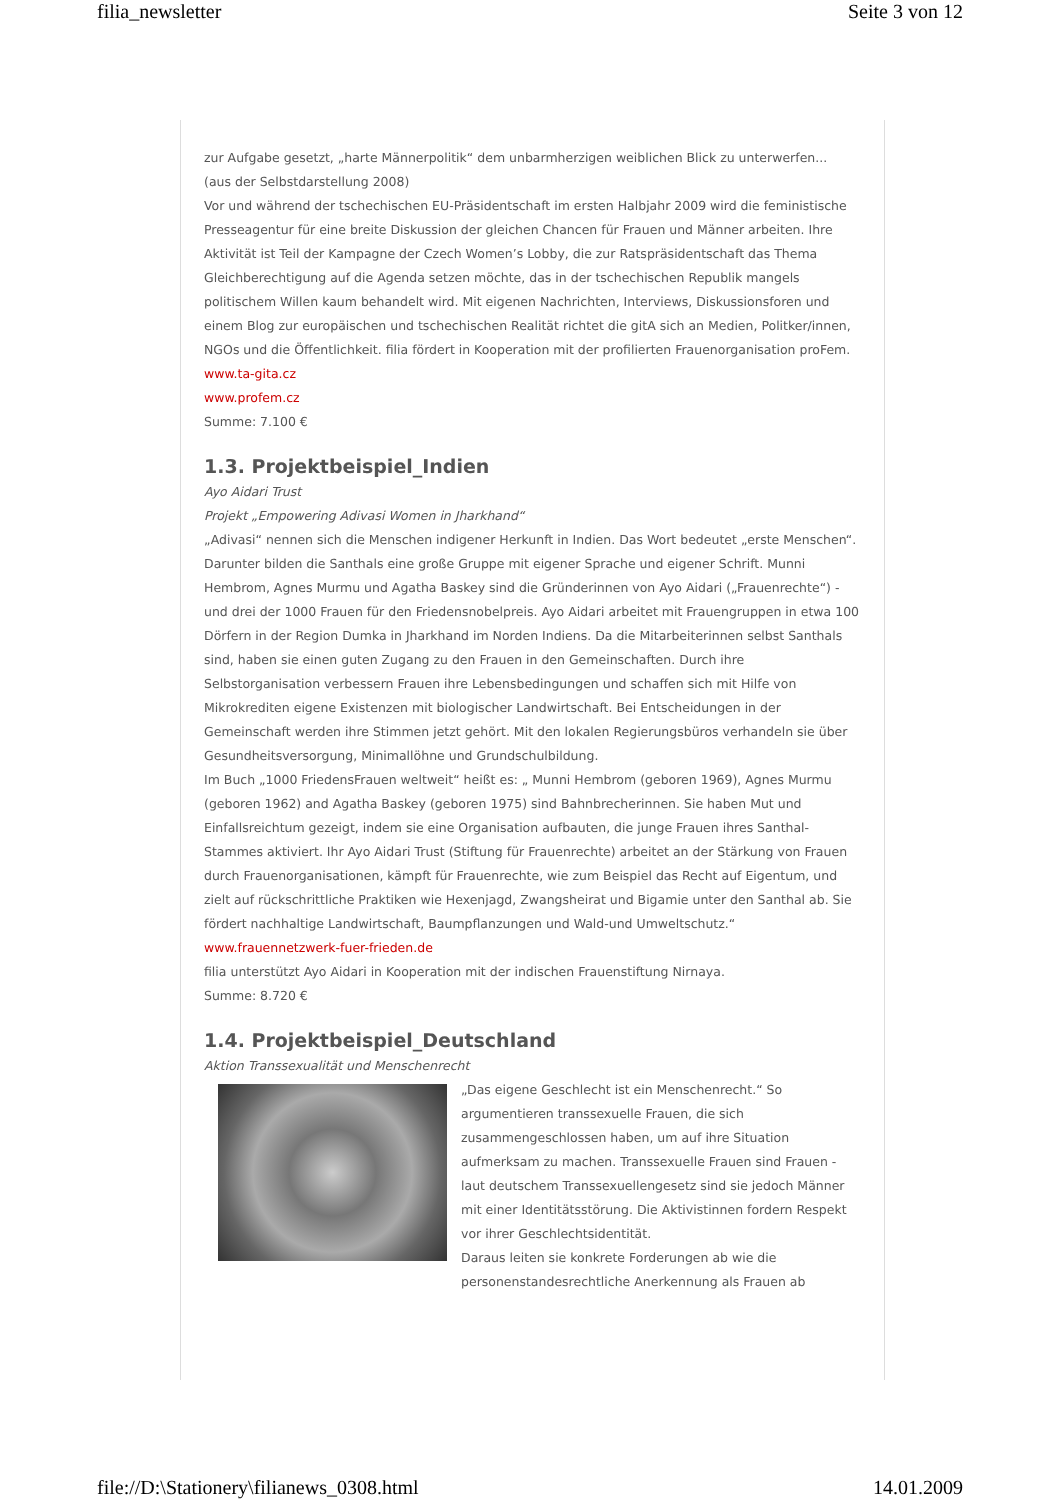filia_newsletter Seite 3 von 12
zur Aufgabe gesetzt, „harte Männerpolitik“ dem unbarmherzigen weiblichen Blick zu unterwerfen...
(aus der Selbstdarstellung 2008)
Vor und während der tschechischen EU-Präsidentschaft im ersten Halbjahr 2009 wird die feministische Presseagentur für eine breite Diskussion der gleichen Chancen für Frauen und Männer arbeiten. Ihre Aktivität ist Teil der Kampagne der Czech Women’s Lobby, die zur Ratspräsidentschaft das Thema Gleichberechtigung auf die Agenda setzen möchte, das in der tschechischen Republik mangels politischem Willen kaum behandelt wird. Mit eigenen Nachrichten, Interviews, Diskussionsforen und einem Blog zur europäischen und tschechischen Realität richtet die gitA sich an Medien, Politker/innen, NGOs und die Öffentlichkeit. filia fördert in Kooperation mit der profilierten Frauenorganisation proFem.
www.ta-gita.cz
www.profem.cz
Summe: 7.100 €
1.3. Projektbeispiel_Indien
Ayo Aidari Trust
Projekt „Empowering Adivasi Women in Jharkhand“
„Adivasi“ nennen sich die Menschen indigener Herkunft in Indien. Das Wort bedeutet „erste Menschen“. Darunter bilden die Santhals eine große Gruppe mit eigener Sprache und eigener Schrift. Munni Hembrom, Agnes Murmu und Agatha Baskey sind die Gründerinnen von Ayo Aidari („Frauenrechte“) - und drei der 1000 Frauen für den Friedensnobelpreis. Ayo Aidari arbeitet mit Frauengruppen in etwa 100 Dörfern in der Region Dumka in Jharkhand im Norden Indiens. Da die Mitarbeiterinnen selbst Santhals sind, haben sie einen guten Zugang zu den Frauen in den Gemeinschaften. Durch ihre Selbstorganisation verbessern Frauen ihre Lebensbedingungen und schaffen sich mit Hilfe von Mikrokrediten eigene Existenzen mit biologischer Landwirtschaft. Bei Entscheidungen in der Gemeinschaft werden ihre Stimmen jetzt gehört. Mit den lokalen Regierungsbüros verhandeln sie über Gesundheitsversorgung, Minimallöhne und Grundschulbildung.
Im Buch „1000 FriedensFrauen weltweit“ heißt es: „ Munni Hembrom (geboren 1969), Agnes Murmu (geboren 1962) and Agatha Baskey (geboren 1975) sind Bahnbrecherinnen. Sie haben Mut und Einfallsreichtum gezeigt, indem sie eine Organisation aufbauten, die junge Frauen ihres Santhal-Stammes aktiviert. Ihr Ayo Aidari Trust (Stiftung für Frauenrechte) arbeitet an der Stärkung von Frauen durch Frauenorganisationen, kämpft für Frauenrechte, wie zum Beispiel das Recht auf Eigentum, und zielt auf rückschrittliche Praktiken wie Hexenjagd, Zwangsheirat und Bigamie unter den Santhal ab. Sie fördert nachhaltige Landwirtschaft, Baumpflanzungen und Wald-und Umweltschutz.“ www.frauennetzwerk-fuer-frieden.de
filia unterstützt Ayo Aidari in Kooperation mit der indischen Frauenstiftung Nirnaya.
Summe: 8.720 €
1.4. Projektbeispiel_Deutschland
Aktion Transsexualität und Menschenrecht
„Das eigene Geschlecht ist ein Menschenrecht.“ So argumentieren transsexuelle Frauen, die sich zusammengeschlossen haben, um auf ihre Situation aufmerksam zu machen. Transsexuelle Frauen sind Frauen - laut deutschem Transsexuellengesetz sind sie jedoch Männer mit einer Identitätsstörung. Die Aktivistinnen fordern Respekt vor ihrer Geschlechtsidentität.
Daraus leiten sie konkrete Forderungen ab wie die personenstandesrechtliche Anerkennung als Frauen ab
file://D:\Stationery\filianews_0308.html 14.01.2009